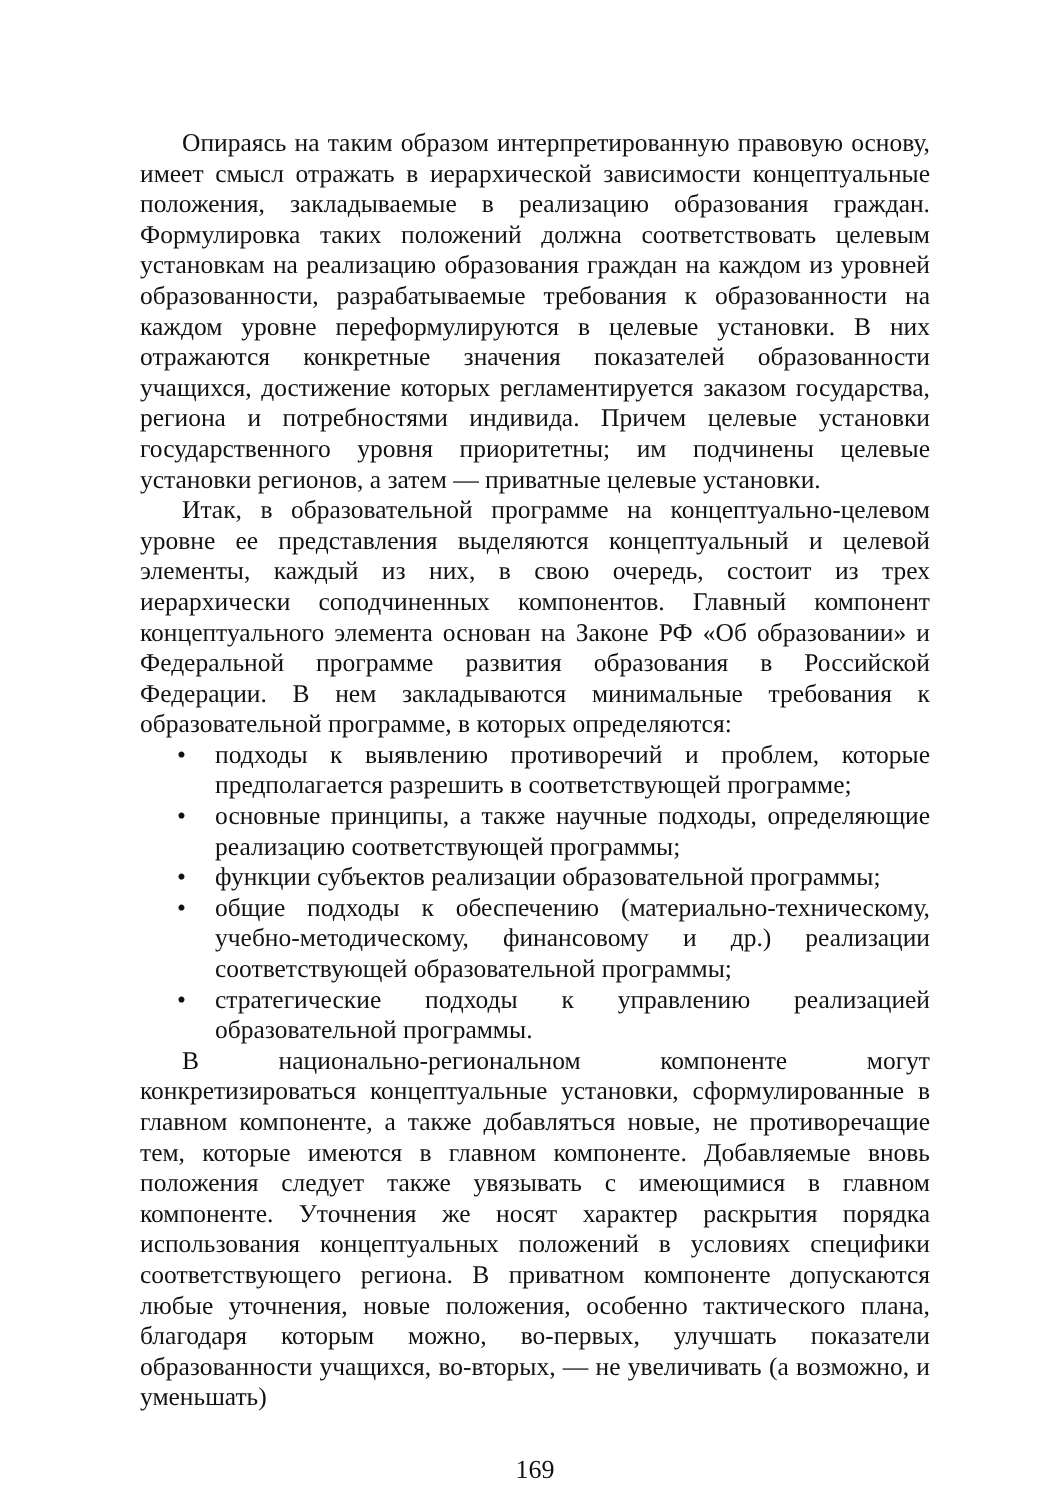Опираясь на таким образом интерпретированную правовую основу, имеет смысл отражать в иерархической зависимости концептуальные положения, закладываемые в реализацию образования граждан. Формулировка таких положений должна соответствовать целевым установкам на реализацию образования граждан на каждом из уровней образованности, разрабатываемые требования к образованности на каждом уровне переформулируются в целевые установки. В них отражаются конкретные значения показателей образованности учащихся, достижение которых регламентируется заказом государства, региона и потребностями индивида. Причем целевые установки государственного уровня приоритетны; им подчинены целевые установки регионов, а затем — приватные целевые установки.
Итак, в образовательной программе на концептуально-целевом уровне ее представления выделяются концептуальный и целевой элементы, каждый из них, в свою очередь, состоит из трех иерархически соподчиненных компонентов. Главный компонент концептуального элемента основан на Законе РФ «Об образовании» и Федеральной программе развития образования в Российской Федерации. В нем закладываются минимальные требования к образовательной программе, в которых определяются:
• подходы к выявлению противоречий и проблем, которые предполагается разрешить в соответствующей программе;
• основные принципы, а также научные подходы, определяющие реализацию соответствующей программы;
• функции субъектов реализации образовательной программы;
• общие подходы к обеспечению (материально-техническому, учебно-методическому, финансовому и др.) реализации соответствующей образовательной программы;
• стратегические подходы к управлению реализацией образовательной программы.
В национально-региональном компоненте могут конкретизироваться концептуальные установки, сформулированные в главном компоненте, а также добавляться новые, не противоречащие тем, которые имеются в главном компоненте. Добавляемые вновь положения следует также увязывать с имеющимися в главном компоненте. Уточнения же носят характер раскрытия порядка использования концептуальных положений в условиях специфики соответствующего региона. В приватном компоненте допускаются любые уточнения, новые положения, особенно тактического плана, благодаря которым можно, во-первых, улучшать показатели образованности учащихся, во-вторых, — не увеличивать (а возможно, и уменьшать)
169